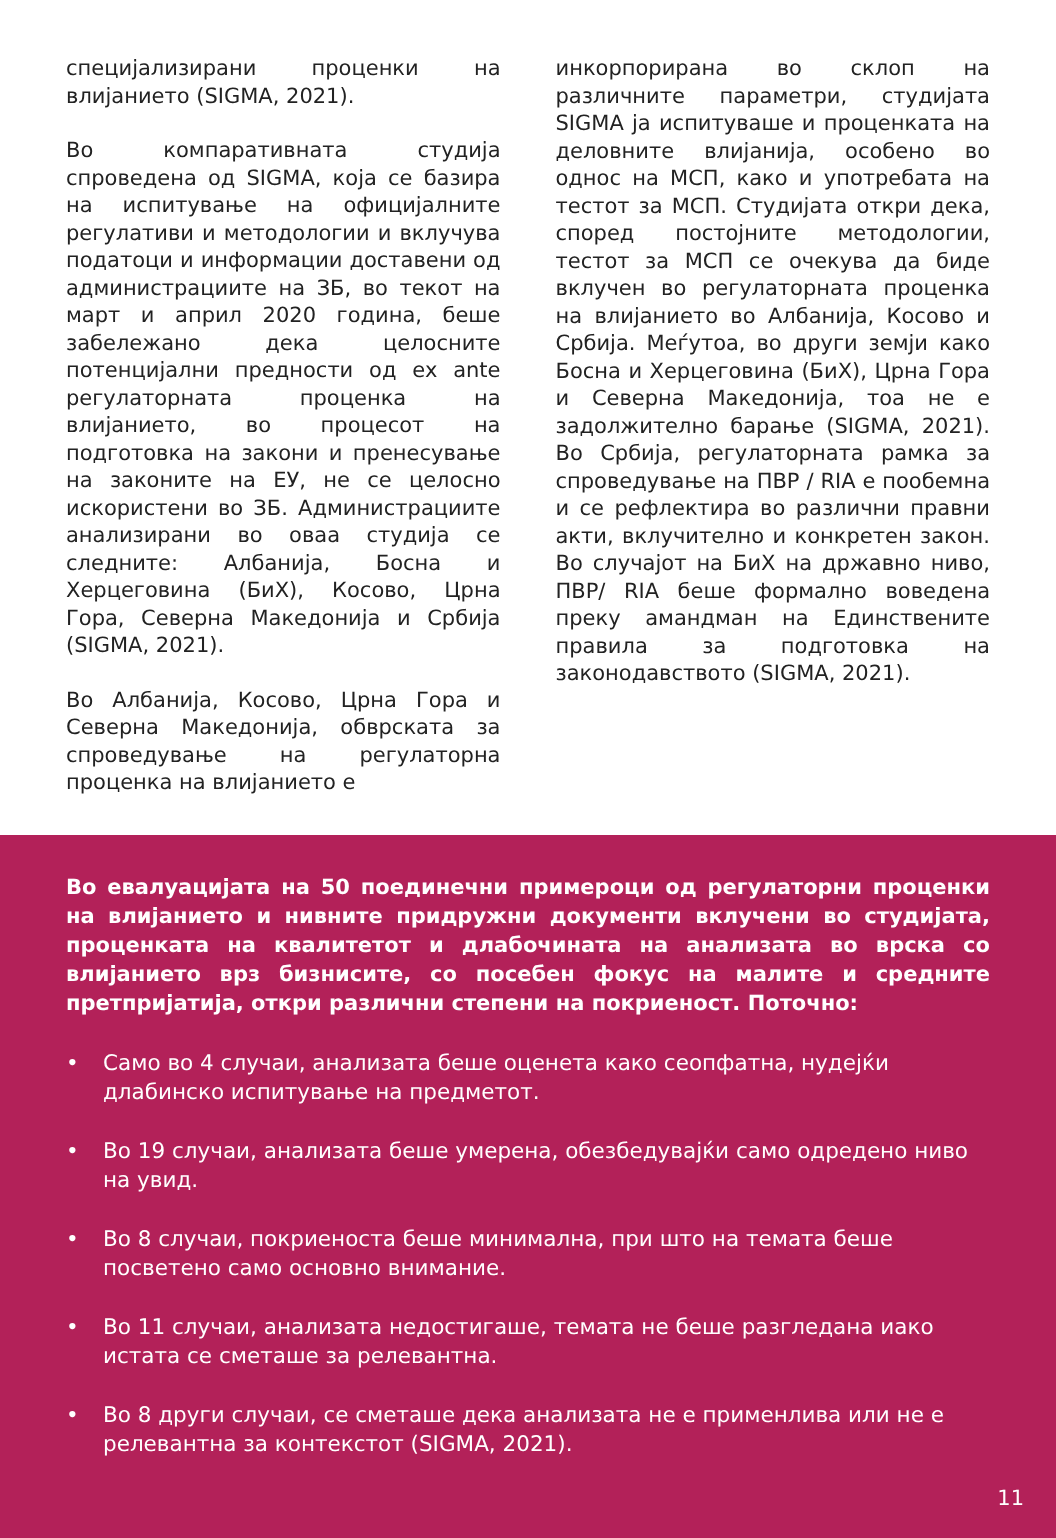специјализирани проценки на влијанието (SIGMA, 2021).
Во компаративната студија спроведена од SIGMA, која се базира на испитување на официјалните регулативи и методологии и вклучува податоци и информации доставени од администрациите на ЗБ, во текот на март и април 2020 година, беше забележано дека целосните потенцијални предности од ex ante регулаторната проценка на влијанието, во процесот на подготовка на закони и пренесување на законите на ЕУ, не се целосно искористени во ЗБ. Администрациите анализирани во оваа студија се следните: Албанија, Босна и Херцеговина (БиХ), Косово, Црна Гора, Северна Македонија и Србија (SIGMA, 2021).
Во Албанија, Косово, Црна Гора и Северна Македонија, обврската за спроведување на регулаторна проценка на влијанието е
инкорпорирана во склоп на различните параметри, студијата SIGMA ја испитуваше и проценката на деловните влијанија, особено во однос на МСП, како и употребата на тестот за МСП. Студијата откри дека, според постојните методологии, тестот за МСП се очекува да биде вклучен во регулаторната проценка на влијанието во Албанија, Косово и Србија. Меѓутоа, во други земји како Босна и Херцеговина (БиХ), Црна Гора и Северна Македонија, тоа не е задолжително барање (SIGMA, 2021). Во Србија, регулаторната рамка за спроведување на ПВР / RIA е пообемна и се рефлектира во различни правни акти, вклучително и конкретен закон. Во случајот на БиХ на државно ниво, ПВР/ RIA беше формално воведена преку амандман на Единствените правила за подготовка на законодавството (SIGMA, 2021).
Во евалуацијата на 50 поединечни примероци од регулаторни проценки на влијанието и нивните придружни документи вклучени во студијата, проценката на квалитетот и длабочината на анализата во врска со влијанието врз бизнисите, со посебен фокус на малите и средните претпријатија, откри различни степени на покриеност. Поточно:
• Само во 4 случаи, анализата беше оценета како сеопфатна, нудејќи длабинско испитување на предметот.
• Во 19 случаи, анализата беше умерена, обезбедувајќи само одредено ниво на увид.
• Во 8 случаи, покриеноста беше минимална, при што на темата беше посветено само основно внимание.
• Во 11 случаи, анализата недостигаше, темата не беше разгледана иако истата се сметаше за релевантна.
• Во 8 други случаи, се сметаше дека анализата не е применлива или не е релевантна за контекстот (SIGMA, 2021).
11